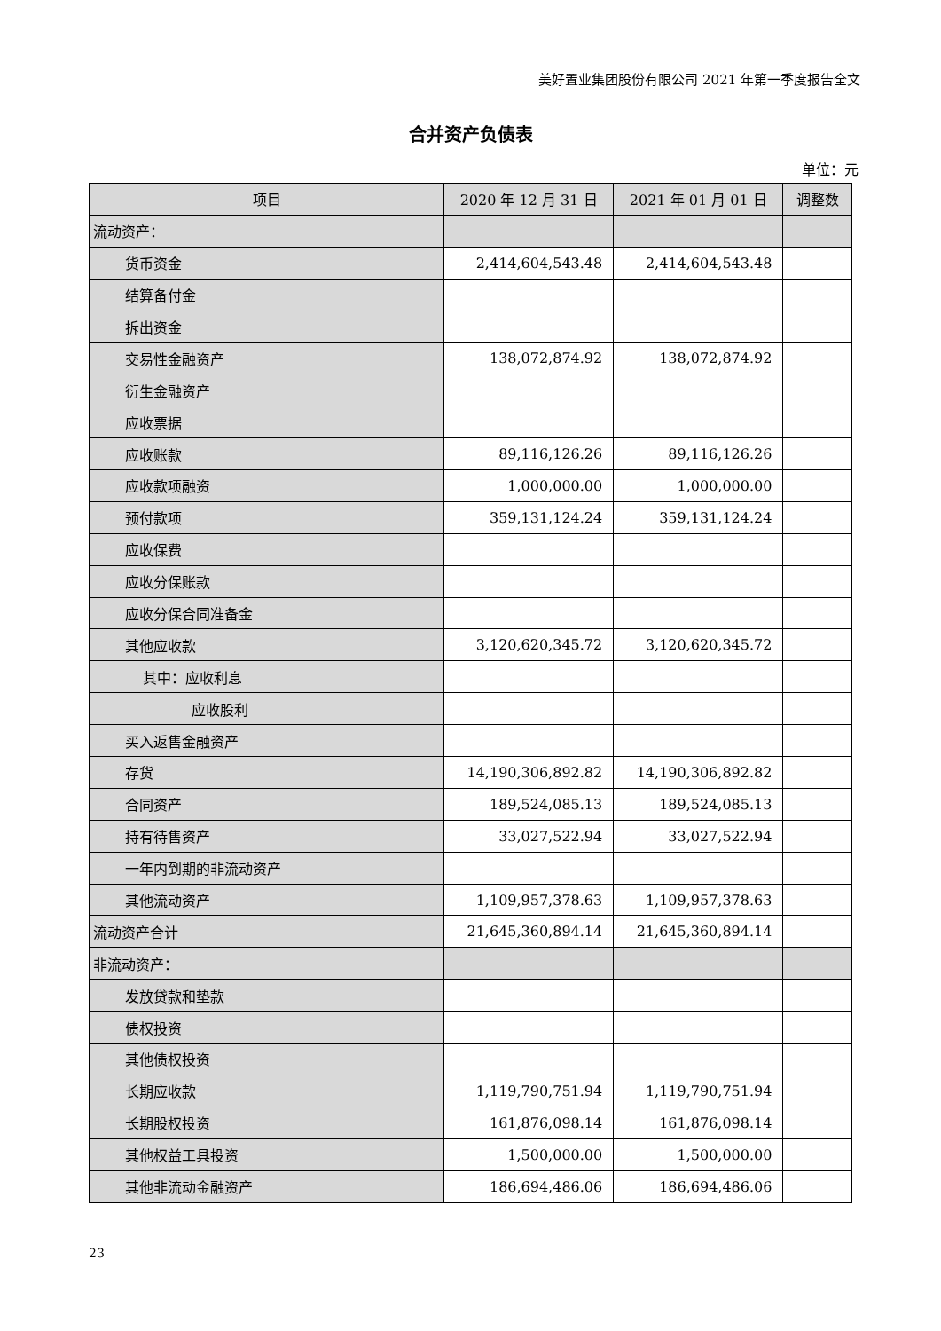美好置业集团股份有限公司 2021 年第一季度报告全文
合并资产负债表
单位：元
| 项目 | 2020 年 12 月 31 日 | 2021 年 01 月 01 日 | 调整数 |
| --- | --- | --- | --- |
| 流动资产： | | | |
| 货币资金 | 2,414,604,543.48 | 2,414,604,543.48 | |
| 结算备付金 | | | |
| 拆出资金 | | | |
| 交易性金融资产 | 138,072,874.92 | 138,072,874.92 | |
| 衍生金融资产 | | | |
| 应收票据 | | | |
| 应收账款 | 89,116,126.26 | 89,116,126.26 | |
| 应收款项融资 | 1,000,000.00 | 1,000,000.00 | |
| 预付款项 | 359,131,124.24 | 359,131,124.24 | |
| 应收保费 | | | |
| 应收分保账款 | | | |
| 应收分保合同准备金 | | | |
| 其他应收款 | 3,120,620,345.72 | 3,120,620,345.72 | |
| 其中：应收利息 | | | |
| 应收股利 | | | |
| 买入返售金融资产 | | | |
| 存货 | 14,190,306,892.82 | 14,190,306,892.82 | |
| 合同资产 | 189,524,085.13 | 189,524,085.13 | |
| 持有待售资产 | 33,027,522.94 | 33,027,522.94 | |
| 一年内到期的非流动资产 | | | |
| 其他流动资产 | 1,109,957,378.63 | 1,109,957,378.63 | |
| 流动资产合计 | 21,645,360,894.14 | 21,645,360,894.14 | |
| 非流动资产： | | | |
| 发放贷款和垫款 | | | |
| 债权投资 | | | |
| 其他债权投资 | | | |
| 长期应收款 | 1,119,790,751.94 | 1,119,790,751.94 | |
| 长期股权投资 | 161,876,098.14 | 161,876,098.14 | |
| 其他权益工具投资 | 1,500,000.00 | 1,500,000.00 | |
| 其他非流动金融资产 | 186,694,486.06 | 186,694,486.06 | |
23